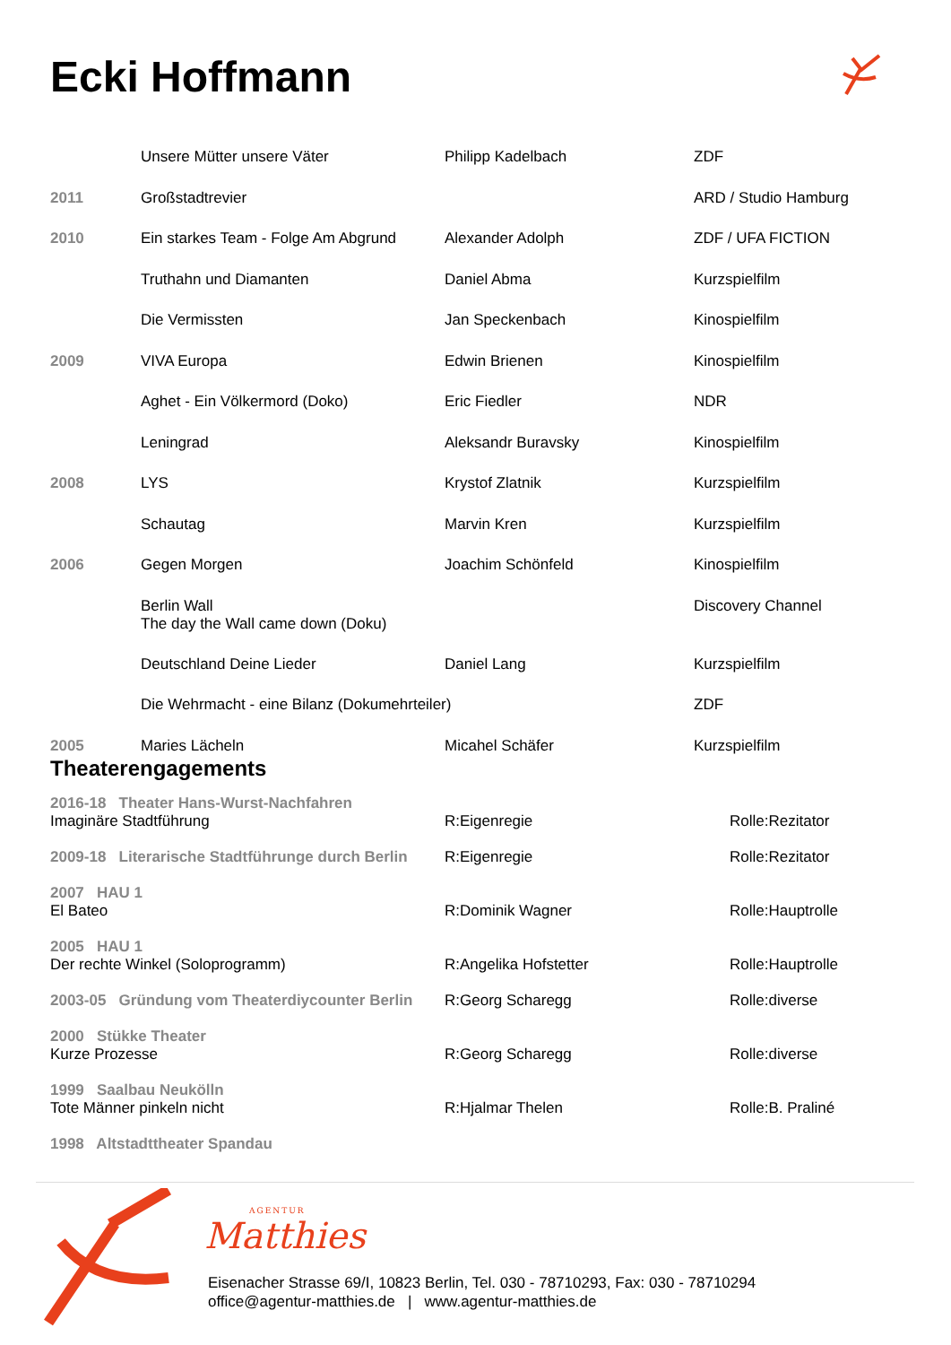Ecki Hoffmann
| | Unsere Mütter unsere Väter | Philipp Kadelbach | ZDF |
| 2011 | Großstadtrevier | | ARD / Studio Hamburg |
| 2010 | Ein starkes Team - Folge Am Abgrund | Alexander Adolph | ZDF / UFA FICTION |
| | Truthahn und Diamanten | Daniel Abma | Kurzspielfilm |
| | Die Vermissten | Jan Speckenbach | Kinospielfilm |
| 2009 | VIVA Europa | Edwin Brienen | Kinospielfilm |
| | Aghet - Ein Völkermord (Doko) | Eric Fiedler | NDR |
| | Leningrad | Aleksandr Buravsky | Kinospielfilm |
| 2008 | LYS | Krystof Zlatnik | Kurzspielfilm |
| | Schautag | Marvin Kren | Kurzspielfilm |
| 2006 | Gegen Morgen | Joachim Schönfeld | Kinospielfilm |
| | Berlin Wall The day the Wall came down (Doku) | | Discovery Channel |
| | Deutschland Deine Lieder | Daniel Lang | Kurzspielfilm |
| | Die Wehrmacht - eine Bilanz (Dokumehrteiler) | | ZDF |
| 2005 | Maries Lächeln | Micahel Schäfer | Kurzspielfilm |
Theaterengagements
| 2016-18 Theater Hans-Wurst-Nachfahren | | |
| Imaginäre Stadtführung | R:Eigenregie | Rolle:Rezitator |
| 2009-18 Literarische Stadtführunge durch Berlin | R:Eigenregie | Rolle:Rezitator |
| 2007 HAU 1 | | |
| El Bateo | R:Dominik Wagner | Rolle:Hauptrolle |
| 2005 HAU 1 | | |
| Der rechte Winkel (Soloprogramm) | R:Angelika Hofstetter | Rolle:Hauptrolle |
| 2003-05 Gründung vom Theaterdiycounter Berlin | R:Georg Scharegg | Rolle:diverse |
| 2000 Stükke Theater | | |
| Kurze Prozesse | R:Georg Scharegg | Rolle:diverse |
| 1999 Saalbau Neukölln | | |
| Tote Männer pinkeln nicht | R:Hjalmar Thelen | Rolle:B. Praliné |
| 1998 Altstadttheater Spandau | | |
AGENTUR
Matthies
Eisenacher Strasse 69/I, 10823 Berlin, Tel. 030 - 78710293, Fax: 030 - 78710294
office@agentur-matthies.de | www.agentur-matthies.de